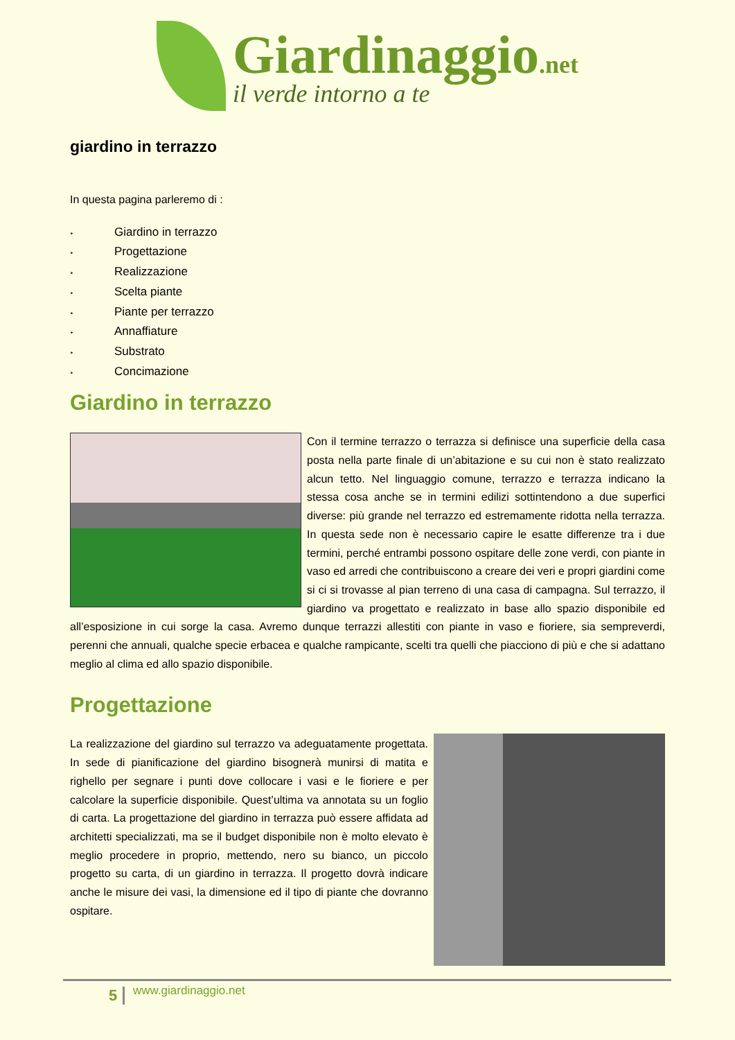Giardinaggio.net
il verde intorno a te
giardino in terrazzo
In questa pagina parleremo di :
‣ Giardino in terrazzo
‣ Progettazione
‣ Realizzazione
‣ Scelta piante
‣ Piante per terrazzo
‣ Annaffiature
‣ Substrato
‣ Concimazione
Giardino in terrazzo
Con il termine terrazzo o terrazza si definisce una superficie della casa posta nella parte finale di un’abitazione e su cui non è stato realizzato alcun tetto. Nel linguaggio comune, terrazzo e terrazza indicano la stessa cosa anche se in termini edilizi sottintendono a due superfici diverse: più grande nel terrazzo ed estremamente ridotta nella terrazza. In questa sede non è necessario capire le esatte differenze tra i due termini, perché entrambi possono ospitare delle zone verdi, con piante in vaso ed arredi che contribuiscono a creare dei veri e propri giardini come si ci si trovasse al pian terreno di una casa di campagna. Sul terrazzo, il giardino va progettato e realizzato in base allo spazio disponibile ed all’esposizione in cui sorge la casa. Avremo dunque terrazzi allestiti con piante in vaso e fioriere, sia sempreverdi, perenni che annuali, qualche specie erbacea e qualche rampicante, scelti tra quelli che piacciono di più e che si adattano meglio al clima ed allo spazio disponibile.
Progettazione
La realizzazione del giardino sul terrazzo va adeguatamente progettata. In sede di pianificazione del giardino bisognerà munirsi di matita e righello per segnare i punti dove collocare i vasi e le fioriere e per calcolare la superficie disponibile. Quest’ultima va annotata su un foglio di carta. La progettazione del giardino in terrazza può essere affidata ad architetti specializzati, ma se il budget disponibile non è molto elevato è meglio procedere in proprio, mettendo, nero su bianco, un piccolo progetto su carta, di un giardino in terrazza. Il progetto dovrà indicare anche le misure dei vasi, la dimensione ed il tipo di piante che dovranno ospitare.
5 www.giardinaggio.net